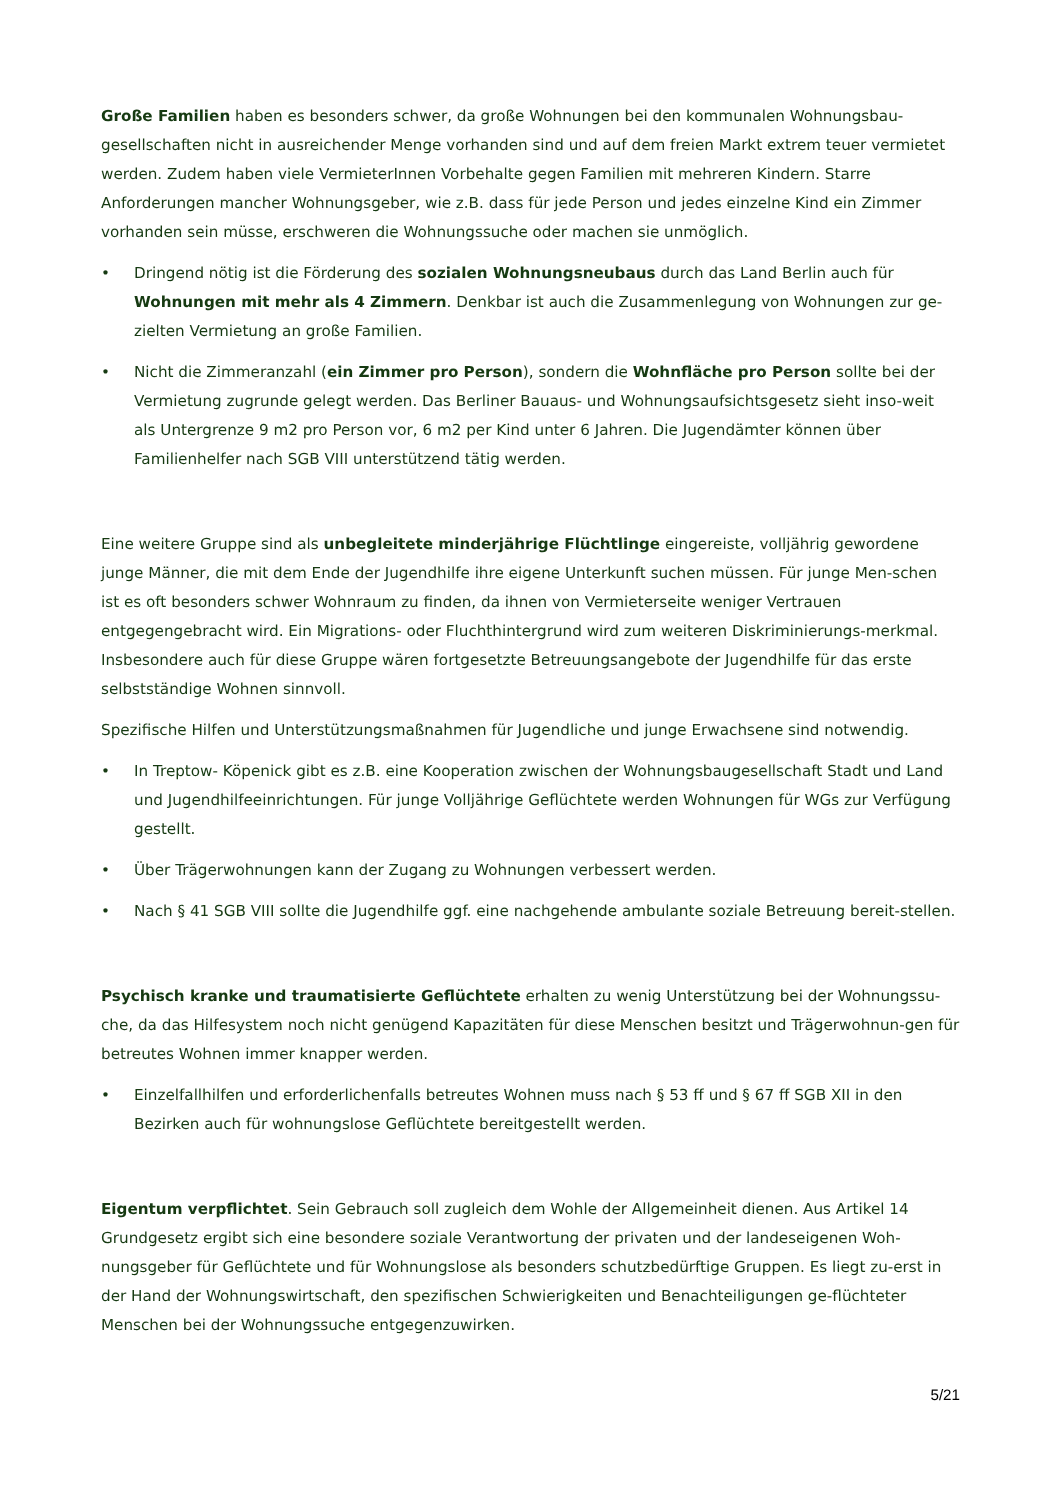Große Familien haben es besonders schwer, da große Wohnungen bei den kommunalen Wohnungsbau-gesellschaften nicht in ausreichender Menge vorhanden sind und auf dem freien Markt extrem teuer vermietet werden. Zudem haben viele VermieterInnen Vorbehalte gegen Familien mit mehreren Kindern. Starre Anforderungen mancher Wohnungsgeber, wie z.B. dass für jede Person und jedes einzelne Kind ein Zimmer vorhanden sein müsse, erschweren die Wohnungssuche oder machen sie unmöglich.
• Dringend nötig ist die Förderung des sozialen Wohnungsneubaus durch das Land Berlin auch für Wohnungen mit mehr als 4 Zimmern. Denkbar ist auch die Zusammenlegung von Wohnungen zur ge-zielten Vermietung an große Familien.
• Nicht die Zimmeranzahl (ein Zimmer pro Person), sondern die Wohnfläche pro Person sollte bei der Vermietung zugrunde gelegt werden. Das Berliner Bauaus- und Wohnungsaufsichtsgesetz sieht inso-weit als Untergrenze 9 m2 pro Person vor, 6 m2 per Kind unter 6 Jahren. Die Jugendämter können über Familienhelfer nach SGB VIII unterstützend tätig werden.
Eine weitere Gruppe sind als unbegleitete minderjährige Flüchtlinge eingereiste, volljährig gewordene junge Männer, die mit dem Ende der Jugendhilfe ihre eigene Unterkunft suchen müssen. Für junge Men-schen ist es oft besonders schwer Wohnraum zu finden, da ihnen von Vermieterseite weniger Vertrauen entgegengebracht wird. Ein Migrations- oder Fluchthintergrund wird zum weiteren Diskriminierungs-merkmal. Insbesondere auch für diese Gruppe wären fortgesetzte Betreuungsangebote der Jugendhilfe für das erste selbstständige Wohnen sinnvoll.
Spezifische Hilfen und Unterstützungsmaßnahmen für Jugendliche und junge Erwachsene sind notwendig.
• In Treptow- Köpenick gibt es z.B. eine Kooperation zwischen der Wohnungsbaugesellschaft Stadt und Land und Jugendhilfeeinrichtungen. Für junge Volljährige Geflüchtete werden Wohnungen für WGs zur Verfügung gestellt.
• Über Trägerwohnungen kann der Zugang zu Wohnungen verbessert werden.
• Nach § 41 SGB VIII sollte die Jugendhilfe ggf. eine nachgehende ambulante soziale Betreuung bereit-stellen.
Psychisch kranke und traumatisierte Geflüchtete erhalten zu wenig Unterstützung bei der Wohnungssu-che, da das Hilfesystem noch nicht genügend Kapazitäten für diese Menschen besitzt und Trägerwohnun-gen für betreutes Wohnen immer knapper werden.
• Einzelfallhilfen und erforderlichenfalls betreutes Wohnen muss nach § 53 ff und § 67 ff SGB XII in den Bezirken auch für wohnungslose Geflüchtete bereitgestellt werden.
Eigentum verpflichtet. Sein Gebrauch soll zugleich dem Wohle der Allgemeinheit dienen. Aus Artikel 14 Grundgesetz ergibt sich eine besondere soziale Verantwortung der privaten und der landeseigenen Woh-nungsgeber für Geflüchtete und für Wohnungslose als besonders schutzbedürftige Gruppen. Es liegt zu-erst in der Hand der Wohnungswirtschaft, den spezifischen Schwierigkeiten und Benachteiligungen ge-flüchteter Menschen bei der Wohnungssuche entgegenzuwirken.
5/21